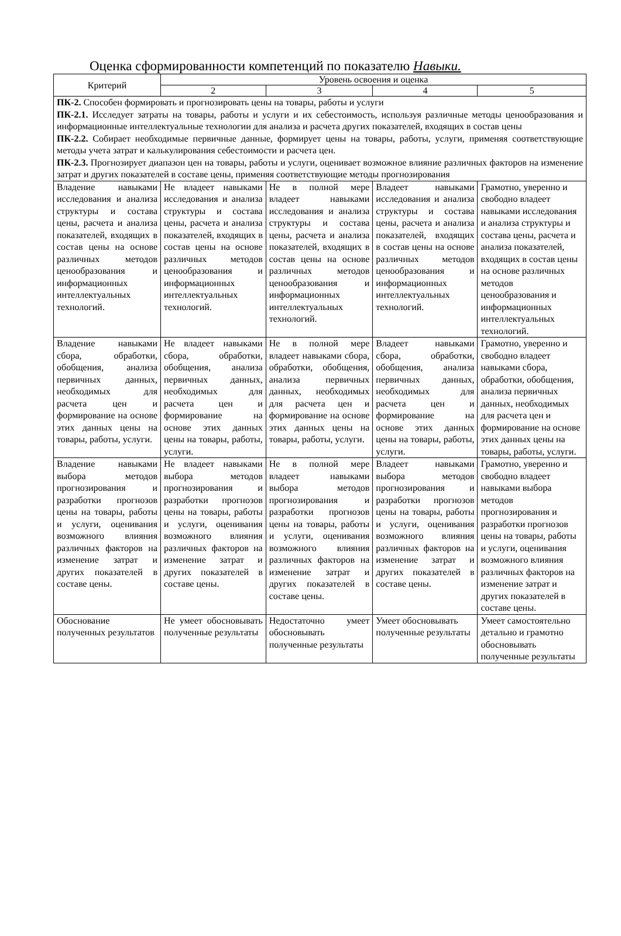Оценка сформированности компетенций по показателю Навыки.
| Критерий | Уровень освоения и оценка | | | |
| --- | --- | --- | --- | --- |
| | 2 | 3 | 4 | 5 |
| ПК-2. Способен формировать и прогнозировать цены на товары, работы и услуги ПК-2.1. Исследует затраты на товары, работы и услуги и их себестоимость, используя различные методы ценообразования и информационные интеллектуальные технологии для анализа и расчета других показателей, входящих в состав цены ПК-2.2. Собирает необходимые первичные данные, формирует цены на товары, работы, услуги, применяя соответствующие методы учета затрат и калькулирования себестоимости и расчета цен. ПК-2.3. Прогнозирует диапазон цен на товары, работы и услуги, оценивает возможное влияние различных факторов на изменение затрат и других показателей в составе цены, применяя соответствующие методы прогнозирования | | | | |
| Владение навыками исследования и анализа структуры и состава цены, расчета и анализа показателей, входящих в состав цены на основе различных методов ценообразования и информационных интеллектуальных технологий. | Не владеет навыками исследования и анализа структуры и состава цены, расчета и анализа показателей, входящих в состав цены на основе различных методов ценообразования и информационных интеллектуальных технологий. | Не в полной мере владеет навыками исследования и анализа структуры и состава цены, расчета и анализа показателей, входящих в состав цены на основе различных методов ценообразования и информационных интеллектуальных технологий. | Владеет навыками исследования и анализа структуры и состава цены, расчета и анализа показателей, входящих в состав цены на основе различных методов ценообразования и информационных интеллектуальных технологий. | Грамотно, уверенно и свободно владеет навыками исследования и анализа структуры и состава цены, расчета и анализа показателей, входящих в состав цены на основе различных методов ценообразования и информационных интеллектуальных технологий. |
| Владение навыками сбора, обработки, обобщения, анализа первичных данных, необходимых для расчета цен и формирование на основе этих данных цены на товары, работы, услуги. | Не владеет навыками сбора, обработки, обобщения, анализа первичных данных, необходимых для расчета цен и формирование на основе этих данных цены на товары, работы, услуги. | Не в полной мере владеет навыками сбора, обработки, обобщения, анализа первичных данных, необходимых для расчета цен и формирование на основе этих данных цены на товары, работы, услуги. | Владеет навыками сбора, обработки, обобщения, анализа первичных данных, необходимых для расчета цен и формирование на основе этих данных цены на товары, работы, услуги. | Грамотно, уверенно и свободно владеет навыками сбора, обработки, обобщения, анализа первичных данных, необходимых для расчета цен и формирование на основе этих данных цены на товары, работы, услуги. |
| Владение навыками выбора методов прогнозирования и разработки прогнозов цены на товары, работы и услуги, оценивания возможного влияния различных факторов на изменение затрат и других показателей в составе цены. | Не владеет навыками выбора методов прогнозирования и разработки прогнозов цены на товары, работы и услуги, оценивания возможного влияния различных факторов на изменение затрат и других показателей в составе цены. | Не в полной мере владеет навыками выбора методов прогнозирования и разработки прогнозов цены на товары, работы и услуги, оценивания возможного влияния различных факторов на изменение затрат и других показателей в составе цены. | Владеет навыками выбора методов прогнозирования и разработки прогнозов цены на товары, работы и услуги, оценивания возможного влияния различных факторов на изменение затрат и других показателей в составе цены. | Грамотно, уверенно и свободно владеет навыками выбора методов прогнозирования и разработки прогнозов цены на товары, работы и услуги, оценивания возможного влияния различных факторов на изменение затрат и других показателей в составе цены. |
| Обоснование полученных результатов | Не умеет обосновывать полученные результаты | Недостаточно умеет обосновывать полученные результаты | Умеет обосновывать полученные результаты | Умеет самостоятельно детально и грамотно обосновывать полученные результаты |